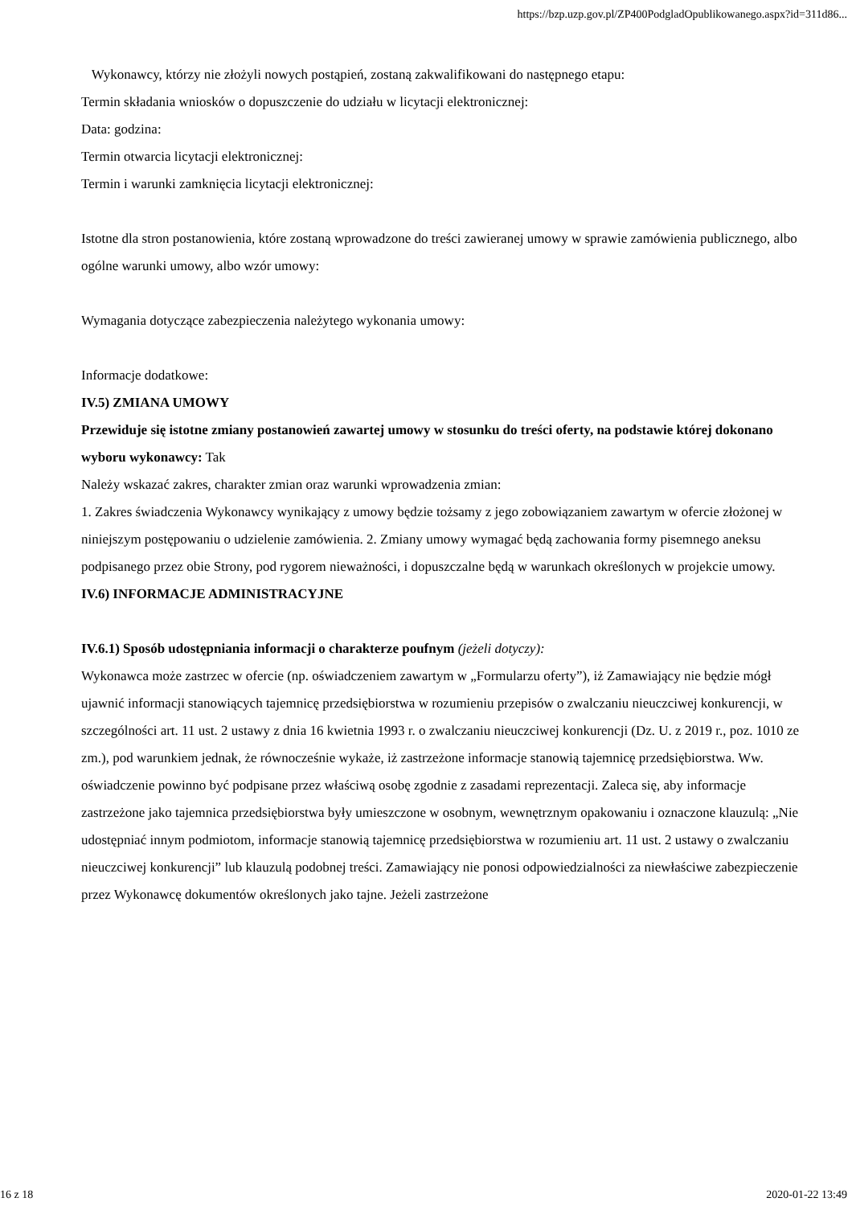https://bzp.uzp.gov.pl/ZP400PodgladOpublikowanego.aspx?id=311d86...
Wykonawcy, którzy nie złożyli nowych postąpień, zostaną zakwalifikowani do następnego etapu:
Termin składania wniosków o dopuszczenie do udziału w licytacji elektronicznej:
Data: godzina:
Termin otwarcia licytacji elektronicznej:
Termin i warunki zamknięcia licytacji elektronicznej:
Istotne dla stron postanowienia, które zostaną wprowadzone do treści zawieranej umowy w sprawie zamówienia publicznego, albo ogólne warunki umowy, albo wzór umowy:
Wymagania dotyczące zabezpieczenia należytego wykonania umowy:
Informacje dodatkowe:
IV.5) ZMIANA UMOWY
Przewiduje się istotne zmiany postanowień zawartej umowy w stosunku do treści oferty, na podstawie której dokonano wyboru wykonawcy: Tak
Należy wskazać zakres, charakter zmian oraz warunki wprowadzenia zmian:
1. Zakres świadczenia Wykonawcy wynikający z umowy będzie tożsamy z jego zobowiązaniem zawartym w ofercie złożonej w niniejszym postępowaniu o udzielenie zamówienia. 2. Zmiany umowy wymagać będą zachowania formy pisemnego aneksu podpisanego przez obie Strony, pod rygorem nieważności, i dopuszczalne będą w warunkach określonych w projekcie umowy.
IV.6) INFORMACJE ADMINISTRACYJNE
IV.6.1) Sposób udostępniania informacji o charakterze poufnym (jeżeli dotyczy):
Wykonawca może zastrzec w ofercie (np. oświadczeniem zawartym w „Formularzu oferty”), iż Zamawiający nie będzie mógł ujawnić informacji stanowiących tajemnicę przedsiębiorstwa w rozumieniu przepisów o zwalczaniu nieuczciwej konkurencji, w szczególności art. 11 ust. 2 ustawy z dnia 16 kwietnia 1993 r. o zwalczaniu nieuczciwej konkurencji (Dz. U. z 2019 r., poz. 1010 ze zm.), pod warunkiem jednak, że równocześnie wykaże, iż zastrzeżone informacje stanowią tajemnicę przedsiębiorstwa. Ww. oświadczenie powinno być podpisane przez właściwą osobę zgodnie z zasadami reprezentacji. Zaleca się, aby informacje zastrzeżone jako tajemnica przedsiębiorstwa były umieszczone w osobnym, wewnętrznym opakowaniu i oznaczone klauzulą: „Nie udostępniać innym podmiotom, informacje stanowią tajemnicę przedsiębiorstwa w rozumieniu art. 11 ust. 2 ustawy o zwalczaniu nieuczciwej konkurencji” lub klauzulą podobnej treści. Zamawiający nie ponosi odpowiedzialności za niewłaściwe zabezpieczenie przez Wykonawcę dokumentów określonych jako tajne. Jeżeli zastrzeżone
16 z 18 2020-01-22 13:49